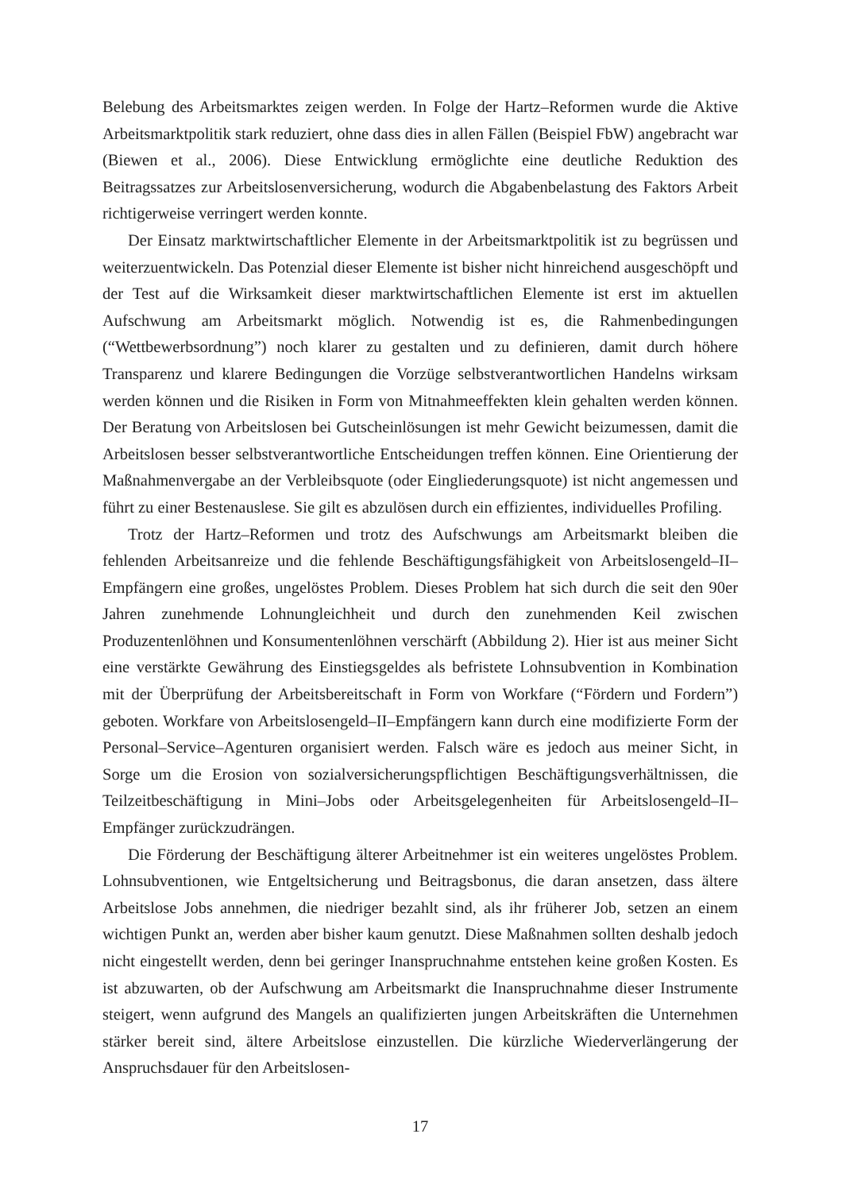Belebung des Arbeitsmarktes zeigen werden. In Folge der Hartz–Reformen wurde die Aktive Arbeitsmarktpolitik stark reduziert, ohne dass dies in allen Fällen (Beispiel FbW) angebracht war (Biewen et al., 2006). Diese Entwicklung ermöglichte eine deutliche Reduktion des Beitragssatzes zur Arbeitslosenversicherung, wodurch die Abgabenbelastung des Faktors Arbeit richtigerweise verringert werden konnte.
Der Einsatz marktwirtschaftlicher Elemente in der Arbeitsmarktpolitik ist zu begrüssen und weiterzuentwickeln. Das Potenzial dieser Elemente ist bisher nicht hinreichend ausgeschöpft und der Test auf die Wirksamkeit dieser marktwirtschaftlichen Elemente ist erst im aktuellen Aufschwung am Arbeitsmarkt möglich. Notwendig ist es, die Rahmenbedingungen (“Wettbewerbsordnung”) noch klarer zu gestalten und zu definieren, damit durch höhere Transparenz und klarere Bedingungen die Vorzüge selbstverantwortlichen Handelns wirksam werden können und die Risiken in Form von Mitnahmeeffekten klein gehalten werden können. Der Beratung von Arbeitslosen bei Gutscheinlösungen ist mehr Gewicht beizumessen, damit die Arbeitslosen besser selbstverantwortliche Entscheidungen treffen können. Eine Orientierung der Maßnahmenvergabe an der Verbleibsquote (oder Eingliederungsquote) ist nicht angemessen und führt zu einer Bestenauslese. Sie gilt es abzulösen durch ein effizientes, individuelles Profiling.
Trotz der Hartz–Reformen und trotz des Aufschwungs am Arbeitsmarkt bleiben die fehlenden Arbeitsanreize und die fehlende Beschäftigungsfähigkeit von Arbeitslosengeld–II–Empfängern eine großes, ungelöstes Problem. Dieses Problem hat sich durch die seit den 90er Jahren zunehmende Lohnungleichheit und durch den zunehmenden Keil zwischen Produzentenlöhnen und Konsumentenlöhnen verschärft (Abbildung 2). Hier ist aus meiner Sicht eine verstärkte Gewährung des Einstiegsgeldes als befristete Lohnsubvention in Kombination mit der Überprüfung der Arbeitsbereitschaft in Form von Workfare (“Fördern und Fordern”) geboten. Workfare von Arbeitslosengeld–II–Empfängern kann durch eine modifizierte Form der Personal–Service–Agenturen organisiert werden. Falsch wäre es jedoch aus meiner Sicht, in Sorge um die Erosion von sozialversicherungspflichtigen Beschäftigungsverhältnissen, die Teilzeitbeschäftigung in Mini–Jobs oder Arbeitsgelegenheiten für Arbeitslosengeld–II–Empfänger zurückzudrängen.
Die Förderung der Beschäftigung älterer Arbeitnehmer ist ein weiteres ungelöstes Problem. Lohnsubventionen, wie Entgeltsicherung und Beitragsbonus, die daran ansetzen, dass ältere Arbeitslose Jobs annehmen, die niedriger bezahlt sind, als ihr früherer Job, setzen an einem wichtigen Punkt an, werden aber bisher kaum genutzt. Diese Maßnahmen sollten deshalb jedoch nicht eingestellt werden, denn bei geringer Inanspruchnahme entstehen keine großen Kosten. Es ist abzuwarten, ob der Aufschwung am Arbeitsmarkt die Inanspruchnahme dieser Instrumente steigert, wenn aufgrund des Mangels an qualifizierten jungen Arbeitskräften die Unternehmen stärker bereit sind, ältere Arbeitslose einzustellen. Die kürzliche Wiederverlängerung der Anspruchsdauer für den Arbeitslosen-
17